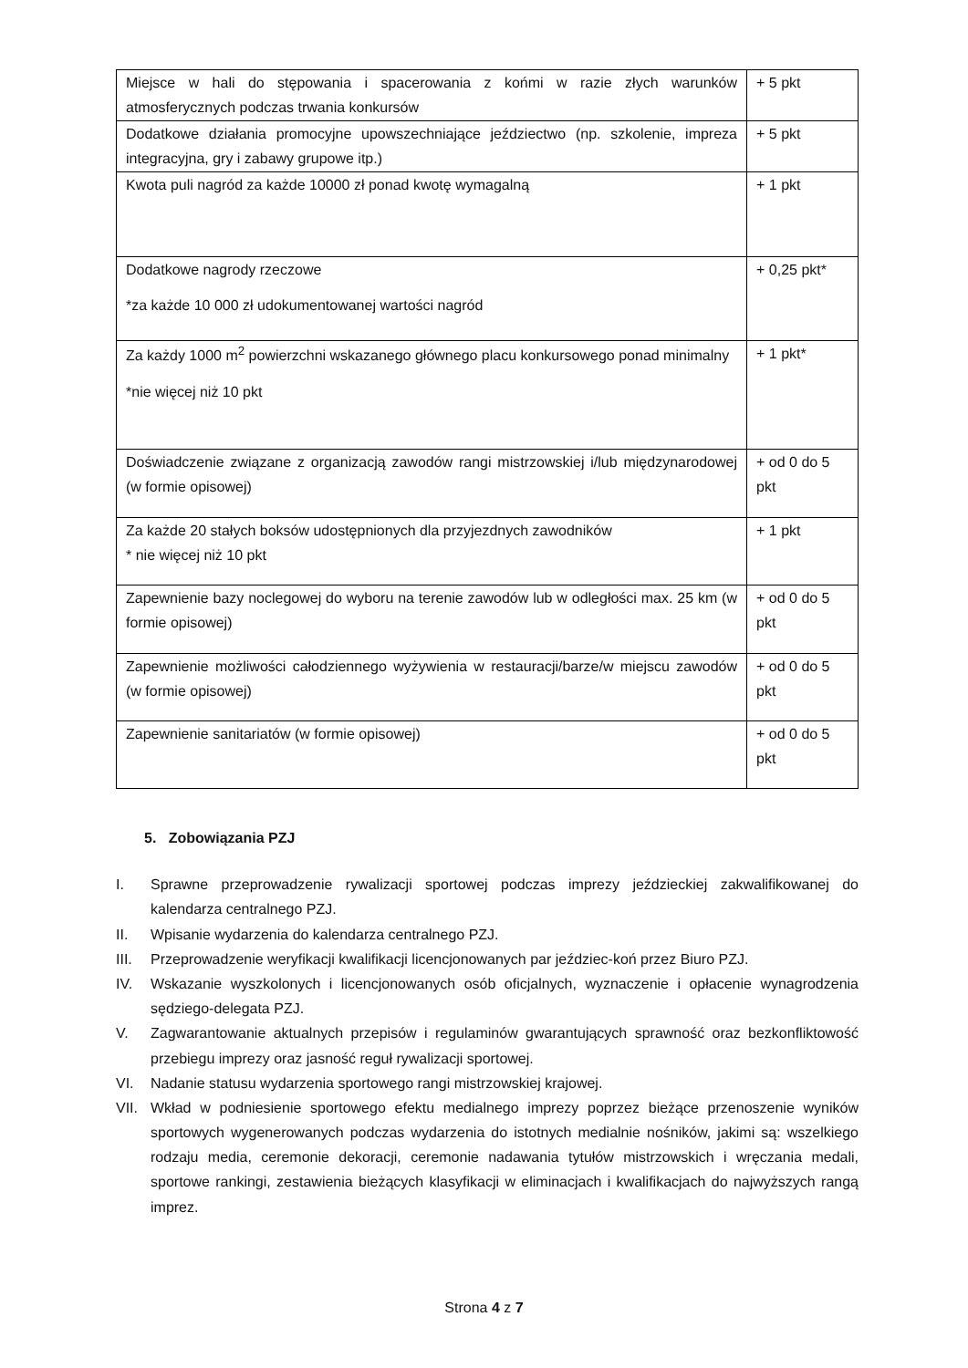| Miejsce w hali do stępowania i spacerowania z końmi w razie złych warunków atmosferycznych podczas trwania konkursów | + 5 pkt |
| Dodatkowe działania promocyjne upowszechniające jeździectwo (np. szkolenie, impreza integracyjna, gry i zabawy grupowe itp.) | + 5 pkt |
| Kwota puli nagród za każde 10000 zł ponad kwotę wymagalną | + 1 pkt |
| Dodatkowe nagrody rzeczowe *za każde 10 000 zł udokumentowanej wartości nagród | + 0,25 pkt* |
| Za każdy 1000 m<sup>2</sup> powierzchni wskazanego głównego placu konkursowego ponad minimalny *nie więcej niż 10 pkt | + 1 pkt* |
| Doświadczenie związane z organizacją zawodów rangi mistrzowskiej i/lub międzynarodowej (w formie opisowej) | + od 0 do 5 pkt |
| Za każde 20 stałych boksów udostępnionych dla przyjezdnych zawodników * nie więcej niż 10 pkt | + 1 pkt |
| Zapewnienie bazy noclegowej do wyboru na terenie zawodów lub w odległości max. 25 km (w formie opisowej) | + od 0 do 5 pkt |
| Zapewnienie możliwości całodziennego wyżywienia w restauracji/barze/w miejscu zawodów (w formie opisowej) | + od 0 do 5 pkt |
| Zapewnienie sanitariatów (w formie opisowej) | + od 0 do 5 pkt |
5. Zobowiązania PZJ
I. Sprawne przeprowadzenie rywalizacji sportowej podczas imprezy jeździeckiej zakwalifikowanej do kalendarza centralnego PZJ.
II. Wpisanie wydarzenia do kalendarza centralnego PZJ.
III. Przeprowadzenie weryfikacji kwalifikacji licencjonowanych par jeździec-koń przez Biuro PZJ.
IV. Wskazanie wyszkolonych i licencjonowanych osób oficjalnych, wyznaczenie i opłacenie wynagrodzenia sędziego-delegata PZJ.
V. Zagwarantowanie aktualnych przepisów i regulaminów gwarantujących sprawność oraz bezkonfliktowość przebiegu imprezy oraz jasność reguł rywalizacji sportowej.
VI. Nadanie statusu wydarzenia sportowego rangi mistrzowskiej krajowej.
VII. Wkład w podniesienie sportowego efektu medialnego imprezy poprzez bieżące przenoszenie wyników sportowych wygenerowanych podczas wydarzenia do istotnych medialnie nośników, jakimi są: wszelkiego rodzaju media, ceremonie dekoracji, ceremonie nadawania tytułów mistrzowskich i wręczania medali, sportowe rankingi, zestawienia bieżących klasyfikacji w eliminacjach i kwalifikacjach do najwyższych rangą imprez.
Strona 4 z 7